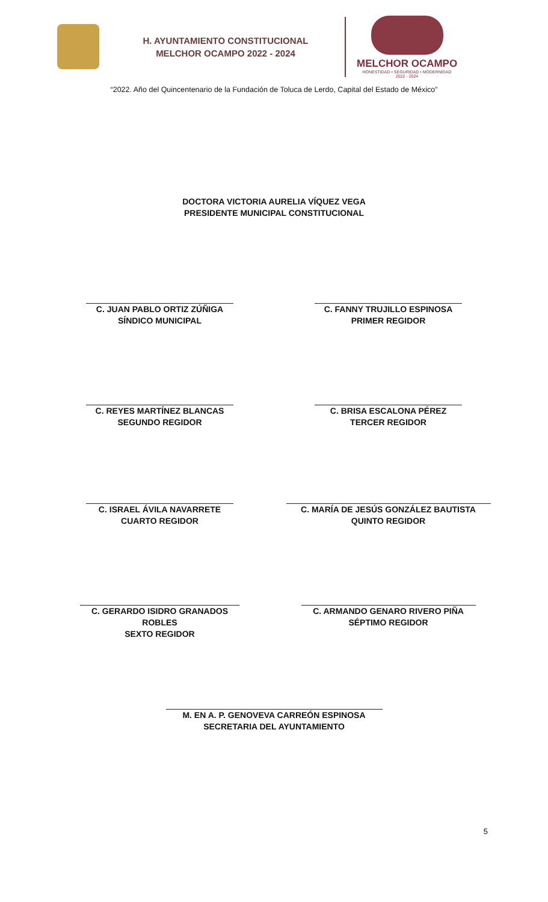H. AYUNTAMIENTO CONSTITUCIONAL
MELCHOR OCAMPO 2022 - 2024
MELCHOR OCAMPO
HONESTIDAD • SEGURIDAD • MODERNIDAD
2022 - 2024
“2022. Año del Quincentenario de la Fundación de Toluca de Lerdo, Capital del Estado de México”
DOCTORA VICTORIA AURELIA VÍQUEZ VEGA
PRESIDENTE MUNICIPAL CONSTITUCIONAL
C. JUAN PABLO ORTIZ ZÚÑIGA
SÍNDICO MUNICIPAL
C. FANNY TRUJILLO ESPINOSA
PRIMER REGIDOR
C. REYES MARTÍNEZ BLANCAS
SEGUNDO REGIDOR
C. BRISA ESCALONA PÉREZ
TERCER REGIDOR
C. ISRAEL ÁVILA NAVARRETE
CUARTO REGIDOR
C. MARÍA DE JESÚS GONZÁLEZ BAUTISTA
QUINTO REGIDOR
C. GERARDO ISIDRO GRANADOS
ROBLES
SEXTO REGIDOR
C. ARMANDO GENARO RIVERO PIÑA
SÉPTIMO REGIDOR
M. EN A. P. GENOVEVA CARREÓN ESPINOSA
SECRETARIA DEL AYUNTAMIENTO
5